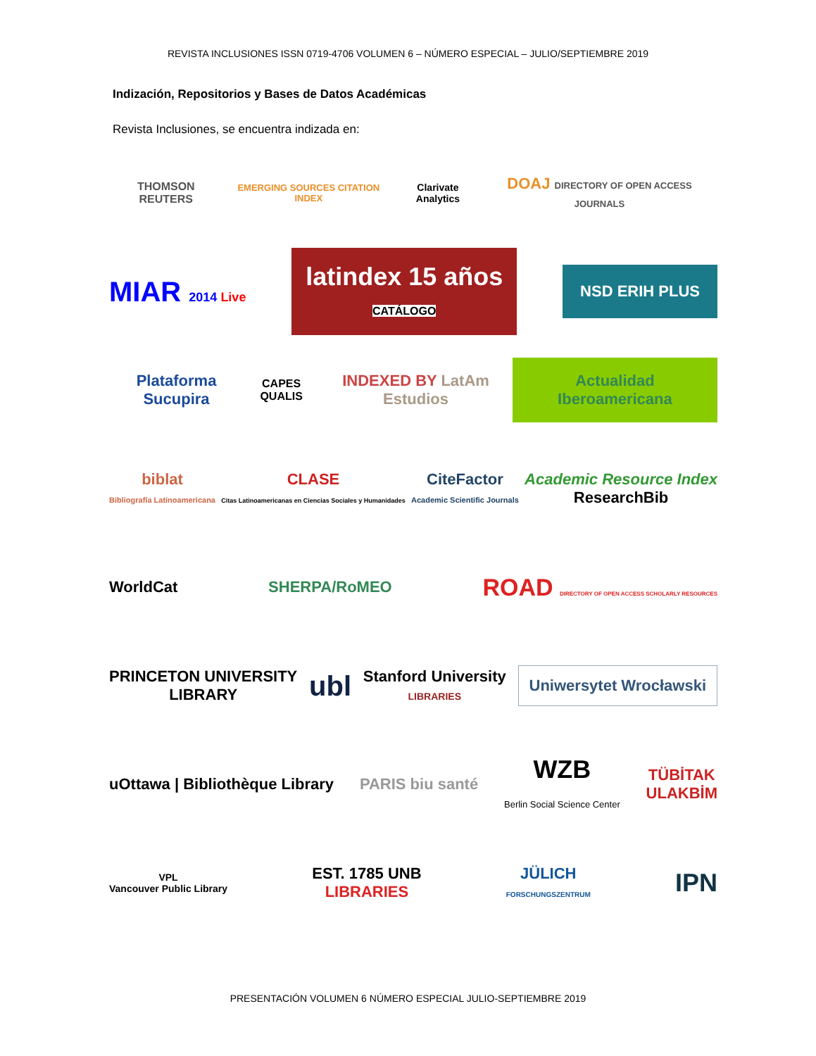REVISTA INCLUSIONES ISSN 0719-4706 VOLUMEN 6 – NÚMERO ESPECIAL – JULIO/SEPTIEMBRE 2019
Indización, Repositorios y Bases de Datos Académicas
Revista Inclusiones, se encuentra indizada en:
THOMSON REUTERS
EMERGING SOURCES CITATION INDEX
Clarivate Analytics
DOAJ DIRECTORY OF OPEN ACCESS JOURNALS
MIAR 2014 Live
latindex 15 años
CATÁLOGO
NSD ERIH PLUS
Plataforma Sucupira
CAPES QUALIS
INDEXED BY LatAm Estudios
Actualidad Iberoamericana
biblat
Bibliografía Latinoamericana
CLASE
Citas Latinoamericanas en Ciencias Sociales y Humanidades
CiteFactor
Academic Scientific Journals
Academic Resource Index
ResearchBib
WorldCat SHERPA/RoMEO
ROAD DIRECTORY OF OPEN ACCESS SCHOLARLY RESOURCES
PRINCETON UNIVERSITY
LIBRARY
ubl
Stanford University
LIBRARIES
Uniwersytet Wrocławski
uOttawa | Bibliothèque Library PARIS biu santé
WZB
Berlin Social Science Center
TÜBİTAK
ULAKBİM
VPL
Vancouver Public Library
EST. 1785 UNB
LIBRARIES
JÜLICH
FORSCHUNGSZENTRUM
IPN
PRESENTACIÓN VOLUMEN 6 NÚMERO ESPECIAL JULIO-SEPTIEMBRE 2019